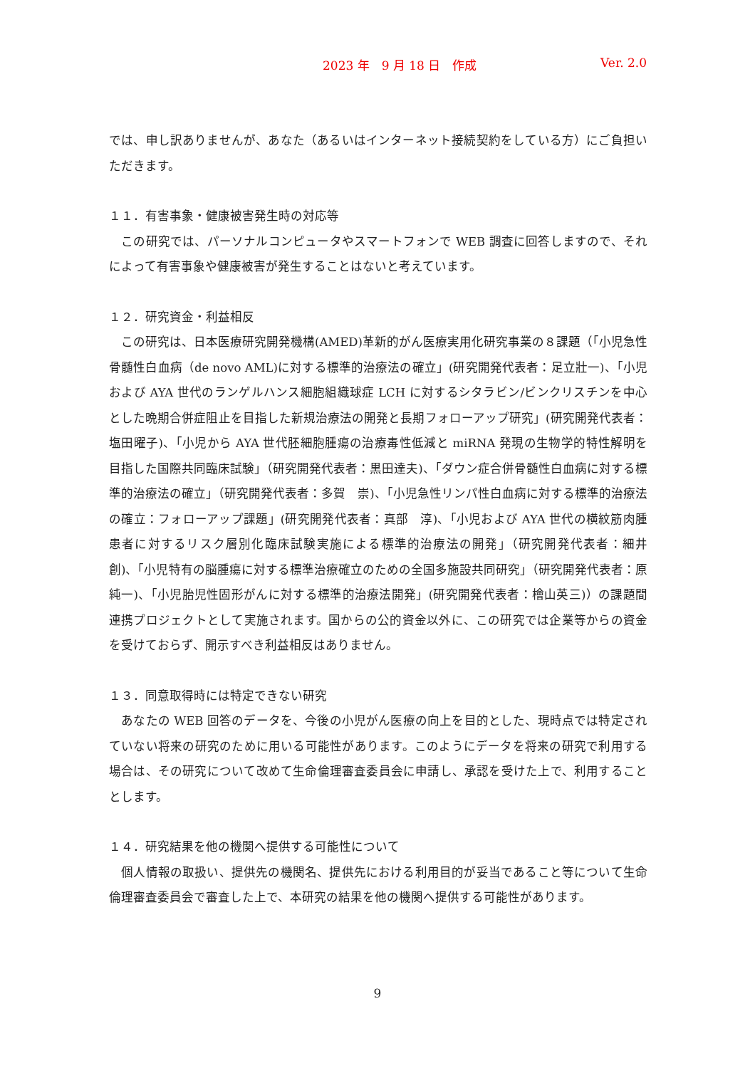2023 年　9 月 18 日　作成 Ver. 2.0
では、申し訳ありませんが、あなた（あるいはインターネット接続契約をしている方）にご負担いただきます。
１１．有害事象・健康被害発生時の対応等
　この研究では、パーソナルコンピュータやスマートフォンで WEB 調査に回答しますので、それによって有害事象や健康被害が発生することはないと考えています。
１２．研究資金・利益相反
　この研究は、日本医療研究開発機構(AMED)革新的がん医療実用化研究事業の８課題（「小児急性骨髄性白血病（de novo AML)に対する標準的治療法の確立」(研究開発代表者：足立壯一)、「小児および AYA 世代のランゲルハンス細胞組織球症 LCH に対するシタラビン/ビンクリスチンを中心とした晩期合併症阻止を目指した新規治療法の開発と長期フォローアップ研究」(研究開発代表者：塩田曜子)、「小児から AYA 世代胚細胞腫瘍の治療毒性低減と miRNA 発現の生物学的特性解明を目指した国際共同臨床試験」（研究開発代表者：黒田達夫)、「ダウン症合併骨髄性白血病に対する標準的治療法の確立」（研究開発代表者：多賀　崇)、「小児急性リンパ性白血病に対する標準的治療法の確立：フォローアップ課題」(研究開発代表者：真部　淳)、「小児および AYA 世代の横紋筋肉腫患者に対するリスク層別化臨床試験実施による標準的治療法の開発」（研究開発代表者：細井　創)、「小児特有の脳腫瘍に対する標準治療確立のための全国多施設共同研究」（研究開発代表者：原　純一)、「小児胎児性固形がんに対する標準的治療法開発」(研究開発代表者：檜山英三)）の課題間連携プロジェクトとして実施されます。国からの公的資金以外に、この研究では企業等からの資金を受けておらず、開示すべき利益相反はありません。
１３．同意取得時には特定できない研究
　あなたの WEB 回答のデータを、今後の小児がん医療の向上を目的とした、現時点では特定されていない将来の研究のために用いる可能性があります。このようにデータを将来の研究で利用する場合は、その研究について改めて生命倫理審査委員会に申請し、承認を受けた上で、利用することとします。
１４．研究結果を他の機関へ提供する可能性について
　個人情報の取扱い、提供先の機関名、提供先における利用目的が妥当であること等について生命倫理審査委員会で審査した上で、本研究の結果を他の機関へ提供する可能性があります。
9